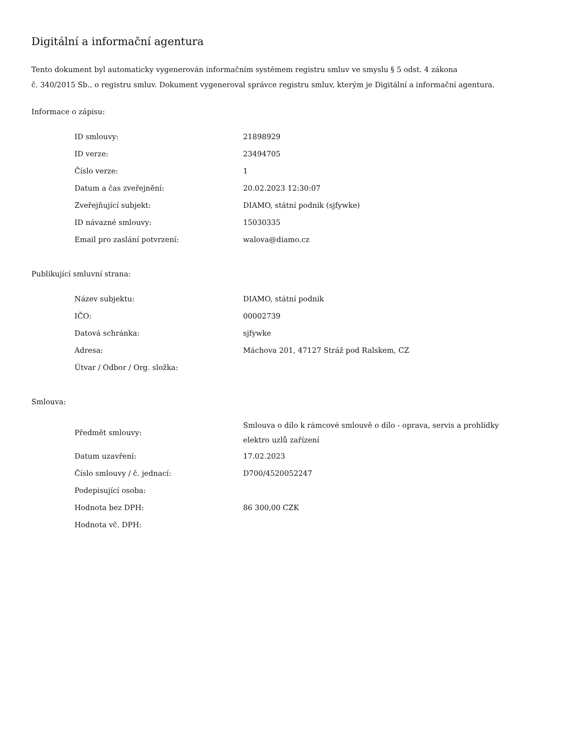Digitální a informační agentura
Tento dokument byl automaticky vygenerován informačním systémem registru smluv ve smyslu § 5 odst. 4 zákona
č. 340/2015 Sb., o registru smluv. Dokument vygeneroval správce registru smluv, kterým je Digitální a informační agentura.
Informace o zápisu:
| ID smlouvy: | 21898929 |
| ID verze: | 23494705 |
| Číslo verze: | 1 |
| Datum a čas zveřejnění: | 20.02.2023 12:30:07 |
| Zveřejňující subjekt: | DIAMO, státní podnik (sjfywke) |
| ID návazné smlouvy: | 15030335 |
| Email pro zaslání potvrzení: | walova@diamo.cz |
Publikující smluvní strana:
| Název subjektu: | DIAMO, státní podnik |
| IČO: | 00002739 |
| Datová schránka: | sjfywke |
| Adresa: | Máchova 201, 47127 Stráž pod Ralskem, CZ |
| Útvar / Odbor / Org. složka: | |
Smlouva:
| Předmět smlouvy: | Smlouva o dílo k rámcové smlouvě o dílo - oprava, servis a prohlídky elektro uzlů zařízení |
| Datum uzavření: | 17.02.2023 |
| Číslo smlouvy / č. jednací: | D700/4520052247 |
| Podepisující osoba: | |
| Hodnota bez DPH: | 86 300,00 CZK |
| Hodnota vč. DPH: | |